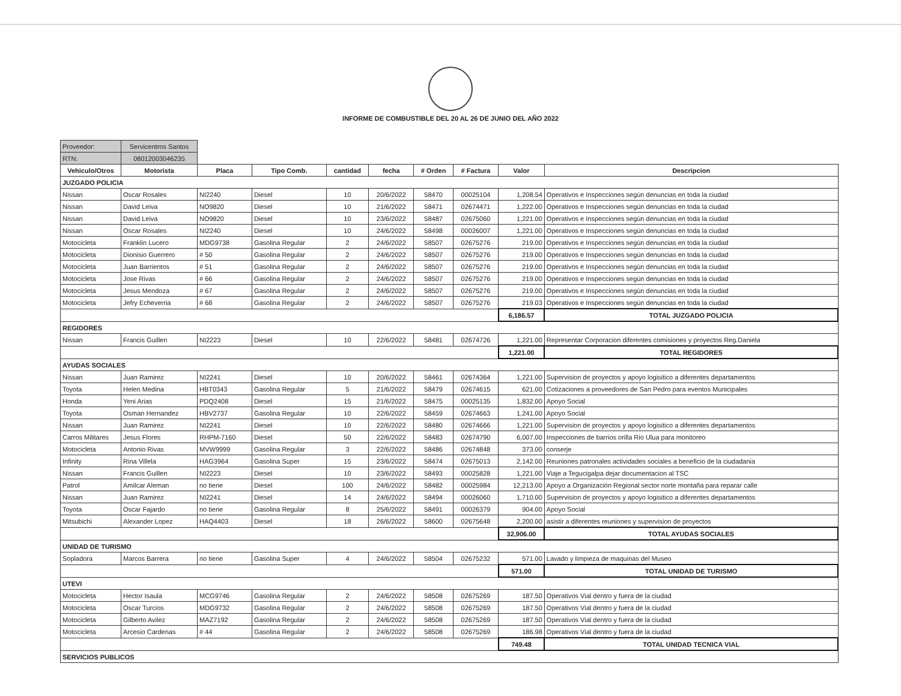INFORME DE COMBUSTIBLE DEL 20 AL 26 DE JUNIO DEL AÑO 2022
| Proveedor: | Servicentros Santos | | | | | | | | |
| RTN: | 08012003046235 | | | | | | | | |
| Vehiculo/Otros | Motorista | Placa | Tipo Comb. | cantidad | fecha | # Orden | # Factura | Valor | Descripcion |
| JUZGADO POLICIA | | | | | | | | | |
| Nissan | Oscar Rosales | NI2240 | Diesel | 10 | 20/6/2022 | 58470 | 00025104 | 1,208.54 | Operativos e Inspecciones según denuncias en toda la ciudad |
| Nissan | David Leiva | NO9820 | Diesel | 10 | 21/6/2022 | 58471 | 02674471 | 1,222.00 | Operativos e Inspecciones según denuncias en toda la ciudad |
| Nissan | David Leiva | NO9820 | Diesel | 10 | 23/6/2022 | 58487 | 02675060 | 1,221.00 | Operativos e Inspecciones según denuncias en toda la ciudad |
| Nissan | Oscar Rosales | NI2240 | Diesel | 10 | 24/6/2022 | 58498 | 00026007 | 1,221.00 | Operativos e Inspecciones según denuncias en toda la ciudad |
| Motocicleta | Franklin Lucero | MDG9738 | Gasolina Regular | 2 | 24/6/2022 | 58507 | 02675276 | 219.00 | Operativos e Inspecciones según denuncias en toda la ciudad |
| Motocicleta | Dionisio Guerrero | # 50 | Gasolina Regular | 2 | 24/6/2022 | 58507 | 02675276 | 219.00 | Operativos e Inspecciones según denuncias en toda la ciudad |
| Motocicleta | Juan Barrientos | # 51 | Gasolina Regular | 2 | 24/6/2022 | 58507 | 02675276 | 219.00 | Operativos e Inspecciones según denuncias en toda la ciudad |
| Motocicleta | Jose Rivas | # 66 | Gasolina Regular | 2 | 24/6/2022 | 58507 | 02675276 | 219.00 | Operativos e Inspecciones según denuncias en toda la ciudad |
| Motocicleta | Jesus Mendoza | # 67 | Gasolina Regular | 2 | 24/6/2022 | 58507 | 02675276 | 219.00 | Operativos e Inspecciones según denuncias en toda la ciudad |
| Motocicleta | Jefry Echeverria | # 68 | Gasolina Regular | 2 | 24/6/2022 | 58507 | 02675276 | 219.03 | Operativos e Inspecciones según denuncias en toda la ciudad |
| | | | | | | | | 6,186.57 | TOTAL JUZGADO POLICIA |
| REGIDORES | | | | | | | | | |
| Nissan | Francis Guillen | NI2223 | Diesel | 10 | 22/6/2022 | 58481 | 02674726 | 1,221.00 | Representar Corporacion diferentes comisiones y proyectos Reg.Daniela |
| | | | | | | | | 1,221.00 | TOTAL REGIDORES |
| AYUDAS SOCIALES | | | | | | | | | |
| Nissan | Juan Ramirez | NI2241 | Diesel | 10 | 20/6/2022 | 58461 | 02674364 | 1,221.00 | Supervision de proyectos y apoyo logisitico a diferentes departamentos |
| Toyota | Helen Medina | HBT0343 | Gasolina Regular | 5 | 21/6/2022 | 58479 | 02674615 | 621.00 | Cotizaciones a proveedores de San Pedro para eventos Municipales |
| Honda | Yeni Arias | PDQ2408 | Diesel | 15 | 21/6/2022 | 58475 | 00025135 | 1,832.00 | Apoyo Social |
| Toyota | Osman Hernandez | HBV2737 | Gasolina Regular | 10 | 22/6/2022 | 58459 | 02674663 | 1,241.00 | Apoyo Social |
| Nissan | Juan Ramirez | NI2241 | Diesel | 10 | 22/6/2022 | 58480 | 02674666 | 1,221.00 | Supervision de proyectos y apoyo logisitico a diferentes departamentos |
| Carros Militares | Jesus Flores | RHPM-7160 | Diesel | 50 | 22/6/2022 | 58483 | 02674790 | 6,007.00 | Inspecciones de barrios orilla Rio Ulua para monitoreo |
| Motocicleta | Antonio Rivas | MVW9999 | Gasolina Regular | 3 | 22/6/2022 | 58486 | 02674848 | 373.00 | conserje |
| Infinity | Rina Villela | HAG3964 | Gasolina Super | 15 | 23/6/2022 | 58474 | 02675013 | 2,142.00 | Reuniones patronales actividades sociales a beneficio de la ciudadania |
| Nissan | Francis Guillen | NI2223 | Diesel | 10 | 23/6/2022 | 58493 | 00025828 | 1,221.00 | Viaje a Tegucigalpa dejar documentacion al TSC |
| Patrol | Amilcar Aleman | no tiene | Diesel | 100 | 24/6/2022 | 58482 | 00025984 | 12,213.00 | Apoyo a Organización Regional sector norte montaña para reparar calle |
| Nissan | Juan Ramirez | NI2241 | Diesel | 14 | 24/6/2022 | 58494 | 00026060 | 1,710.00 | Supervision de proyectos y apoyo logisitico a diferentes departamentos |
| Toyota | Oscar Fajardo | no tiene | Gasolina Regular | 8 | 25/6/2022 | 58491 | 00026379 | 904.00 | Apoyo Social |
| Mitsubichi | Alexander Lopez | HAQ4403 | Diesel | 18 | 26/6/2022 | 58600 | 02675648 | 2,200.00 | asistir a diferentes reuniones y supervision de proyectos |
| | | | | | | | | 32,906.00 | TOTAL AYUDAS SOCIALES |
| UNIDAD DE TURISMO | | | | | | | | | |
| Sopladora | Marcos Barrera | no tiene | Gasolina Super | 4 | 24/6/2022 | 58504 | 02675232 | 571.00 | Lavado y limpieza de maquinas del Museo |
| | | | | | | | | 571.00 | TOTAL UNIDAD DE TURISMO |
| UTEVI | | | | | | | | | |
| Motocicleta | Hector Isaula | MCG9746 | Gasolina Regular | 2 | 24/6/2022 | 58508 | 02675269 | 187.50 | Operativos Vial dentro y fuera de la ciudad |
| Motocicleta | Oscar Turcios | MDG9732 | Gasolina Regular | 2 | 24/6/2022 | 58508 | 02675269 | 187.50 | Operativos Vial dentro y fuera de la ciudad |
| Motocicleta | Gilberto Avilez | MAZ7192 | Gasolina Regular | 2 | 24/6/2022 | 58508 | 02675269 | 187.50 | Operativos Vial dentro y fuera de la ciudad |
| Motocicleta | Arcesio Cardenas | # 44 | Gasolina Regular | 2 | 24/6/2022 | 58508 | 02675269 | 186.98 | Operativos Vial dentro y fuera de la ciudad |
| | | | | | | | | 749.48 | TOTAL UNIDAD TECNICA VIAL |
| SERVICIOS PUBLICOS | | | | | | | | | |